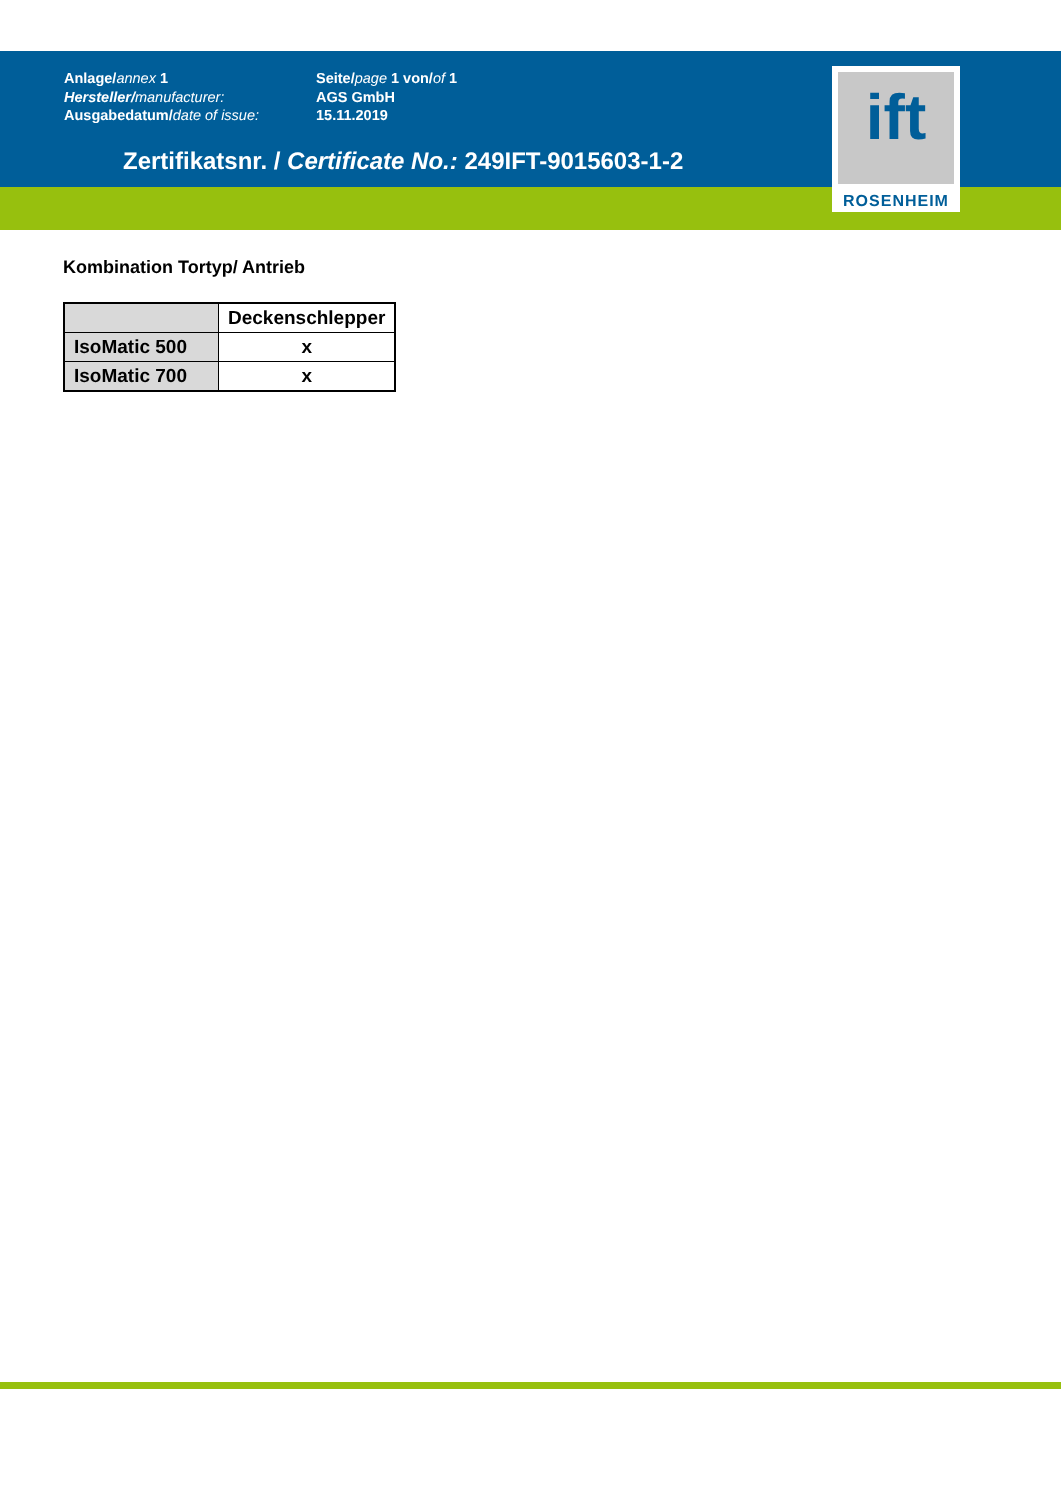Anlage/annex 1
Hersteller/manufacturer:
Ausgabedatum/date of issue:
Seite/page 1 von/of 1
AGS GmbH
15.11.2019
ift
ROSENHEIM
Zertifikatsnr. / Certificate No.: 249IFT-9015603-1-2
Kombination Tortyp/ Antrieb
| | Deckenschlepper |
| --- | --- |
| IsoMatic 500 | x |
| IsoMatic 700 | x |